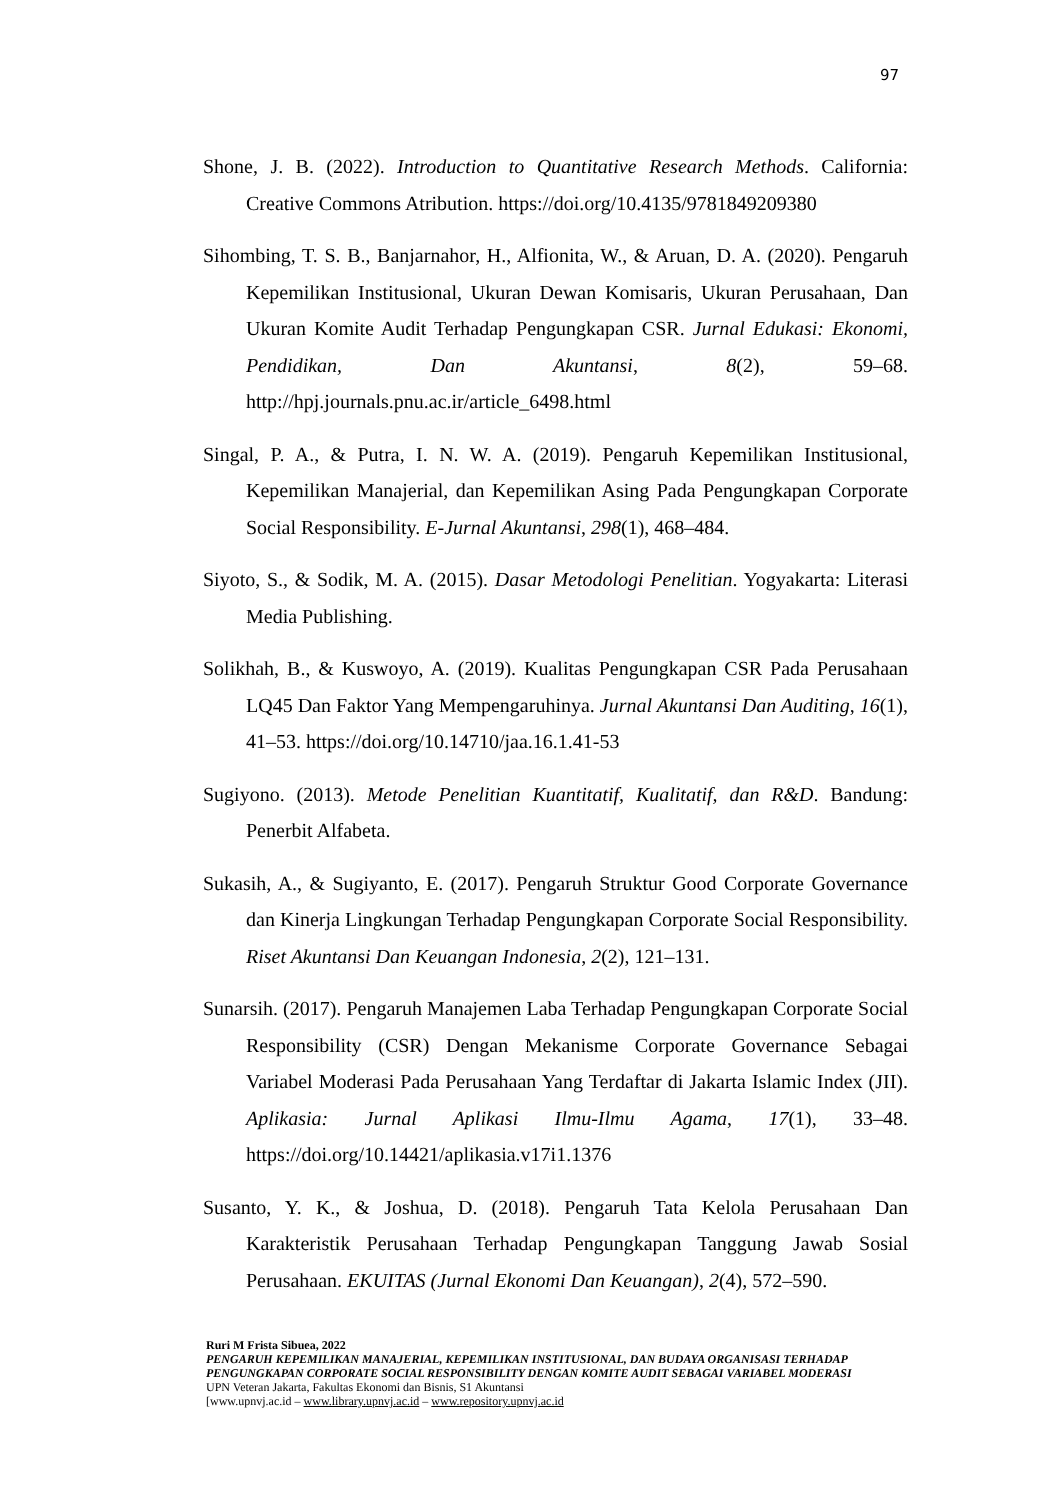97
Shone, J. B. (2022). Introduction to Quantitative Research Methods. California: Creative Commons Atribution. https://doi.org/10.4135/9781849209380
Sihombing, T. S. B., Banjarnahor, H., Alfionita, W., & Aruan, D. A. (2020). Pengaruh Kepemilikan Institusional, Ukuran Dewan Komisaris, Ukuran Perusahaan, Dan Ukuran Komite Audit Terhadap Pengungkapan CSR. Jurnal Edukasi: Ekonomi, Pendidikan, Dan Akuntansi, 8(2), 59–68. http://hpj.journals.pnu.ac.ir/article_6498.html
Singal, P. A., & Putra, I. N. W. A. (2019). Pengaruh Kepemilikan Institusional, Kepemilikan Manajerial, dan Kepemilikan Asing Pada Pengungkapan Corporate Social Responsibility. E-Jurnal Akuntansi, 298(1), 468–484.
Siyoto, S., & Sodik, M. A. (2015). Dasar Metodologi Penelitian. Yogyakarta: Literasi Media Publishing.
Solikhah, B., & Kuswoyo, A. (2019). Kualitas Pengungkapan CSR Pada Perusahaan LQ45 Dan Faktor Yang Mempengaruhinya. Jurnal Akuntansi Dan Auditing, 16(1), 41–53. https://doi.org/10.14710/jaa.16.1.41-53
Sugiyono. (2013). Metode Penelitian Kuantitatif, Kualitatif, dan R&D. Bandung: Penerbit Alfabeta.
Sukasih, A., & Sugiyanto, E. (2017). Pengaruh Struktur Good Corporate Governance dan Kinerja Lingkungan Terhadap Pengungkapan Corporate Social Responsibility. Riset Akuntansi Dan Keuangan Indonesia, 2(2), 121–131.
Sunarsih. (2017). Pengaruh Manajemen Laba Terhadap Pengungkapan Corporate Social Responsibility (CSR) Dengan Mekanisme Corporate Governance Sebagai Variabel Moderasi Pada Perusahaan Yang Terdaftar di Jakarta Islamic Index (JII). Aplikasia: Jurnal Aplikasi Ilmu-Ilmu Agama, 17(1), 33–48. https://doi.org/10.14421/aplikasia.v17i1.1376
Susanto, Y. K., & Joshua, D. (2018). Pengaruh Tata Kelola Perusahaan Dan Karakteristik Perusahaan Terhadap Pengungkapan Tanggung Jawab Sosial Perusahaan. EKUITAS (Jurnal Ekonomi Dan Keuangan), 2(4), 572–590.
Ruri M Frista Sibuea, 2022
PENGARUH KEPEMILIKAN MANAJERIAL, KEPEMILIKAN INSTITUSIONAL, DAN BUDAYA ORGANISASI TERHADAP PENGUNGKAPAN CORPORATE SOCIAL RESPONSIBILITY DENGAN KOMITE AUDIT SEBAGAI VARIABEL MODERASI
UPN Veteran Jakarta, Fakultas Ekonomi dan Bisnis, S1 Akuntansi
[www.upnvj.ac.id – www.library.upnvj.ac.id – www.repository.upnvj.ac.id